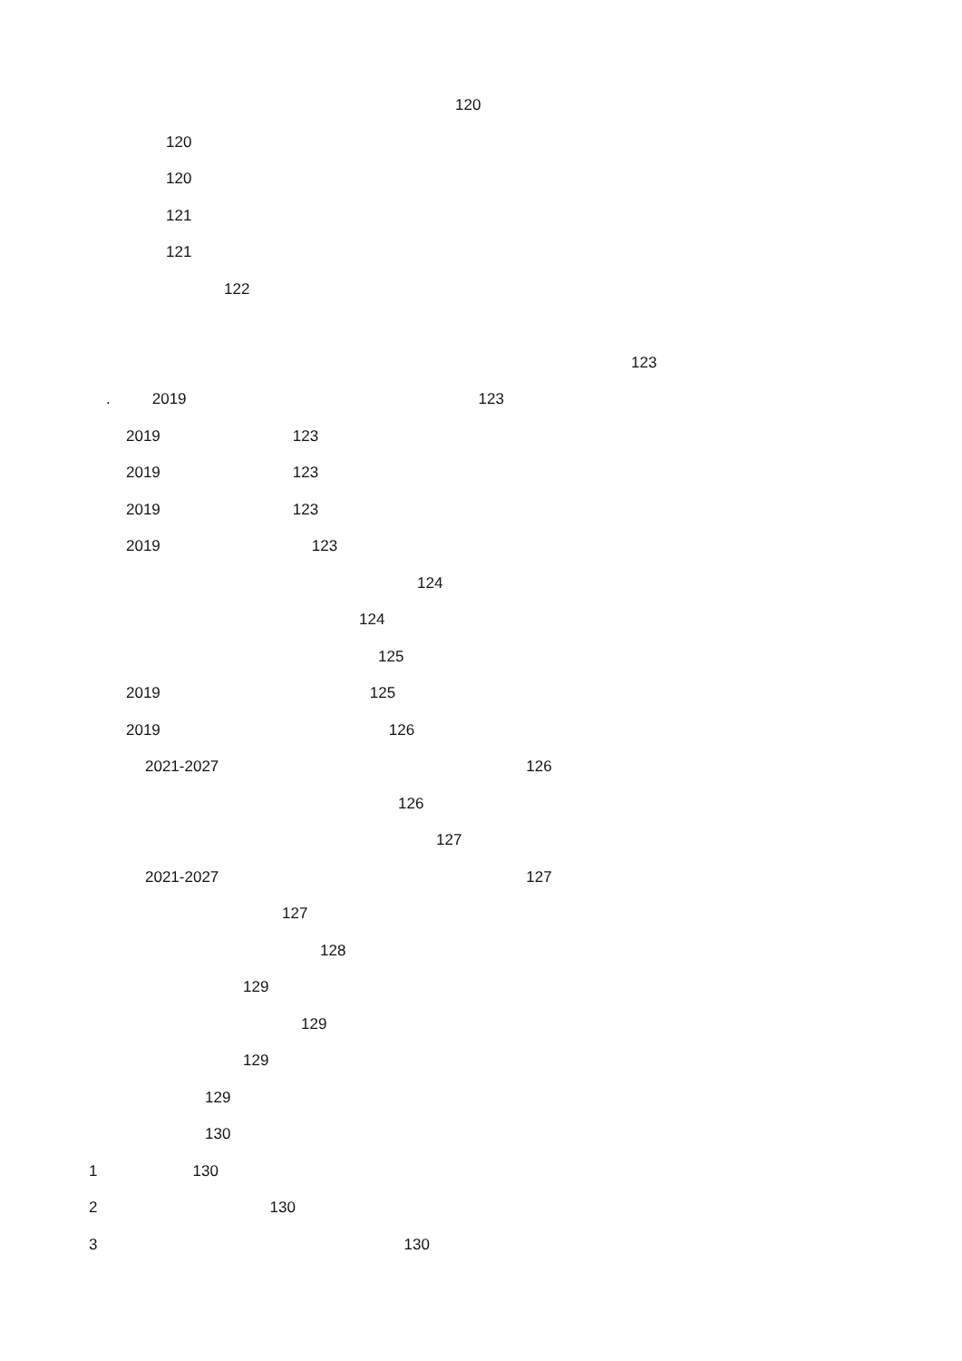120
120
120
121
121
122
123
. 2019 123
2019 123
2019 123
2019 123
2019 123
124
124
125
2019 125
2019 126
2021-2027 126
126
127
2021-2027 127
127
128
129
129
129
129
130
1 130
2 130
3 130